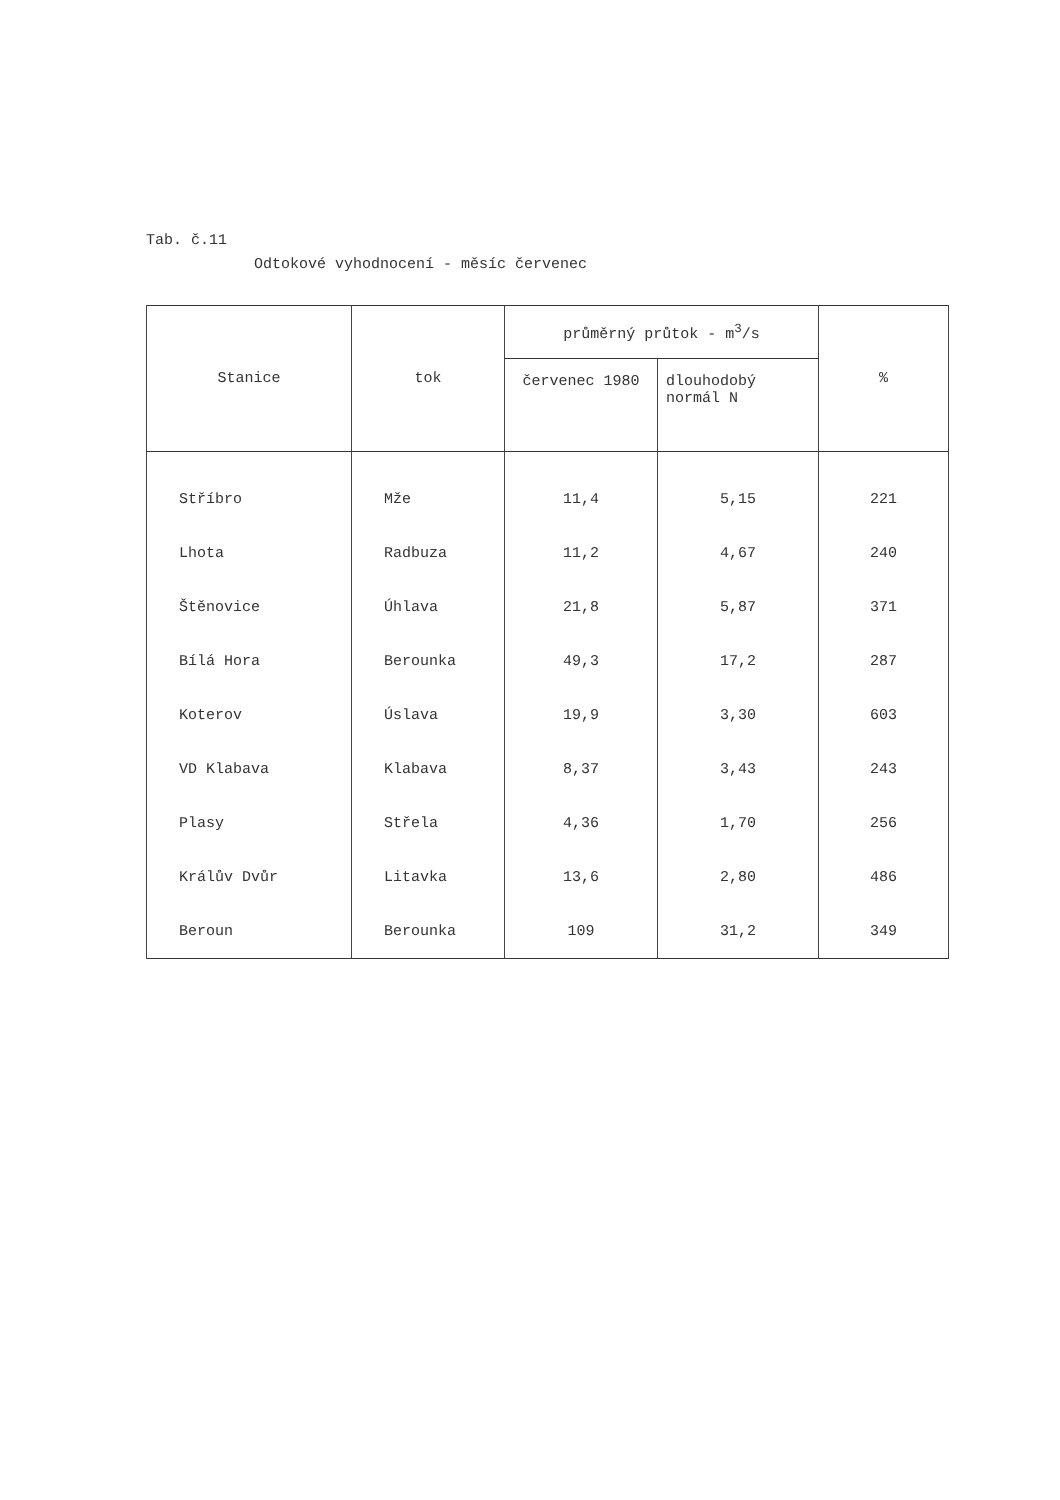Tab. č.11
Odtokové vyhodnocení - měsíc červenec
| Stanice | tok | průměrný průtok - m<sup>3</sup>/s | | % |
| --- | --- | --- | --- | --- |
| | | červenec 1980 | dlouhodobý normál N | |
| Stříbro | Mže | 11,4 | 5,15 | 221 |
| Lhota | Radbuza | 11,2 | 4,67 | 240 |
| Štěnovice | Úhlava | 21,8 | 5,87 | 371 |
| Bílá Hora | Berounka | 49,3 | 17,2 | 287 |
| Koterov | Úslava | 19,9 | 3,30 | 603 |
| VD Klabava | Klabava | 8,37 | 3,43 | 243 |
| Plasy | Střela | 4,36 | 1,70 | 256 |
| Králův Dvůr | Litavka | 13,6 | 2,80 | 486 |
| Beroun | Berounka | 109 | 31,2 | 349 |